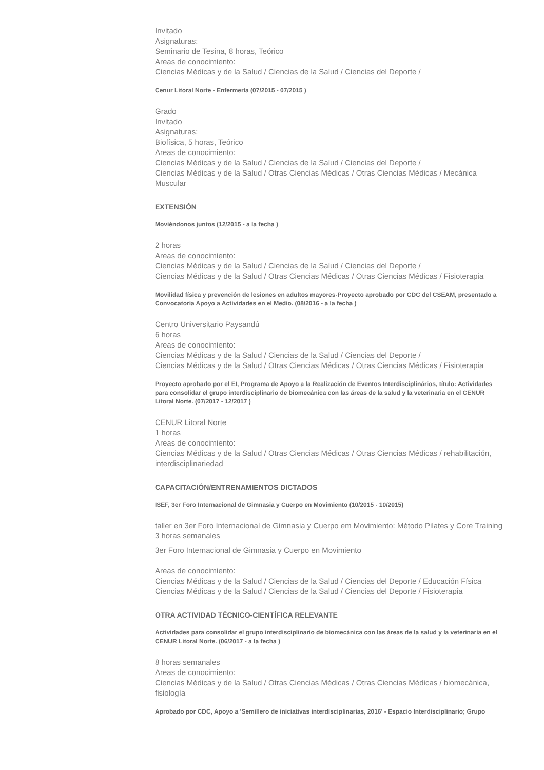Invitado
Asignaturas:
Seminario de Tesina, 8 horas, Teórico
Areas de conocimiento:
Ciencias Médicas y de la Salud / Ciencias de la Salud / Ciencias del Deporte /
Cenur Litoral Norte - Enfermería (07/2015 - 07/2015 )
Grado
Invitado
Asignaturas:
Biofísica, 5 horas, Teórico
Areas de conocimiento:
Ciencias Médicas y de la Salud / Ciencias de la Salud / Ciencias del Deporte /
Ciencias Médicas y de la Salud / Otras Ciencias Médicas / Otras Ciencias Médicas / Mecánica Muscular
EXTENSIÓN
Moviéndonos juntos (12/2015 - a la fecha )
2 horas
Areas de conocimiento:
Ciencias Médicas y de la Salud / Ciencias de la Salud / Ciencias del Deporte /
Ciencias Médicas y de la Salud / Otras Ciencias Médicas / Otras Ciencias Médicas / Fisioterapia
Movilidad física y prevención de lesiones en adultos mayores-Proyecto aprobado por CDC del CSEAM, presentado a Convocatoria Apoyo a Actividades en el Medio. (08/2016 - a la fecha )
Centro Universitario Paysandú
6 horas
Areas de conocimiento:
Ciencias Médicas y de la Salud / Ciencias de la Salud / Ciencias del Deporte /
Ciencias Médicas y de la Salud / Otras Ciencias Médicas / Otras Ciencias Médicas / Fisioterapia
Proyecto aprobado por el EI, Programa de Apoyo a la Realización de Eventos Interdisciplinários, título: Actividades para consolidar el grupo interdisciplinario de biomecánica con las áreas de la salud y la veterinaria en el CENUR Litoral Norte. (07/2017 - 12/2017 )
CENUR Litoral Norte
1 horas
Areas de conocimiento:
Ciencias Médicas y de la Salud / Otras Ciencias Médicas / Otras Ciencias Médicas / rehabilitación, interdisciplinariedad
CAPACITACIÓN/ENTRENAMIENTOS DICTADOS
ISEF, 3er Foro Internacional de Gimnasia y Cuerpo en Movimiento (10/2015 - 10/2015)
taller en 3er Foro Internacional de Gimnasia y Cuerpo em Movimiento: Método Pilates y Core Training
3 horas semanales
3er Foro Internacional de Gimnasia y Cuerpo en Movimiento
Areas de conocimiento:
Ciencias Médicas y de la Salud / Ciencias de la Salud / Ciencias del Deporte / Educación Física
Ciencias Médicas y de la Salud / Ciencias de la Salud / Ciencias del Deporte / Fisioterapia
OTRA ACTIVIDAD TÉCNICO-CIENTÍFICA RELEVANTE
Actividades para consolidar el grupo interdisciplinario de biomecánica con las áreas de la salud y la veterinaria en el CENUR Litoral Norte. (06/2017 - a la fecha )
8 horas semanales
Areas de conocimiento:
Ciencias Médicas y de la Salud / Otras Ciencias Médicas / Otras Ciencias Médicas / biomecánica, fisiología
Aprobado por CDC, Apoyo a 'Semillero de iniciativas interdisciplinarias, 2016' - Espacio Interdisciplinario; Grupo